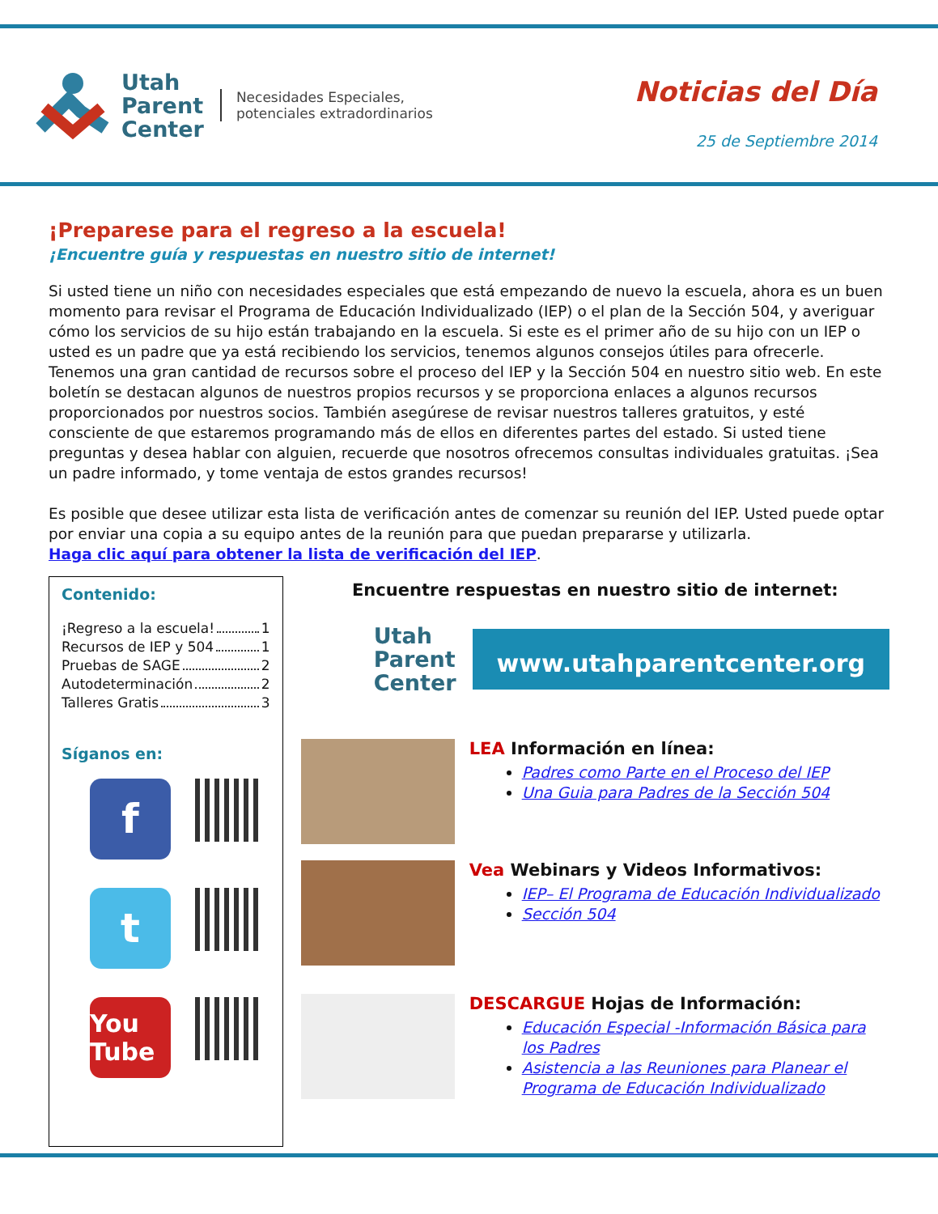Utah
Parent
Center
Necesidades Especiales,
potenciales extradordinarios
Noticias del Día
25 de Septiembre 2014
¡Preparese para el regreso a la escuela!
¡Encuentre guía y respuestas en nuestro sitio de internet!
Si usted tiene un niño con necesidades especiales que está empezando de nuevo la escuela, ahora es un buen momento para revisar el Programa de Educación Individualizado (IEP) o el plan de la Sección 504, y averiguar cómo los servicios de su hijo están trabajando en la escuela. Si este es el primer año de su hijo con un IEP o usted es un padre que ya está recibiendo los servicios, tenemos algunos consejos útiles para ofrecerle. Tenemos una gran cantidad de recursos sobre el proceso del IEP y la Sección 504 en nuestro sitio web. En este boletín se destacan algunos de nuestros propios recursos y se proporciona enlaces a algunos recursos proporcionados por nuestros socios. También asegúrese de revisar nuestros talleres gratuitos, y esté consciente de que estaremos programando más de ellos en diferentes partes del estado. Si usted tiene preguntas y desea hablar con alguien, recuerde que nosotros ofrecemos consultas individuales gratuitas. ¡Sea un padre informado, y tome ventaja de estos grandes recursos!
Es posible que desee utilizar esta lista de verificación antes de comenzar su reunión del IEP. Usted puede optar por enviar una copia a su equipo antes de la reunión para que puedan prepararse y utilizarla.
Haga clic aquí para obtener la lista de verificación del IEP.
Contenido:
¡Regreso a la escuela! 1
Recursos de IEP y 504 1
Pruebas de SAGE 2
Autodeterminación 2
Talleres Gratis 3
Síganos en:
f
t
You Tube
Encuentre respuestas en nuestro sitio de internet:
Utah
Parent
Center
www.utahparentcenter.org
LEA Información en línea:
Padres como Parte en el Proceso del IEP
Una Guia para Padres de la Sección 504
Vea Webinars y Videos Informativos:
IEP– El Programa de Educación Individualizado
Sección 504
DESCARGUE Hojas de Información:
Educación Especial -Información Básica para los Padres
Asistencia a las Reuniones para Planear el Programa de Educación Individualizado